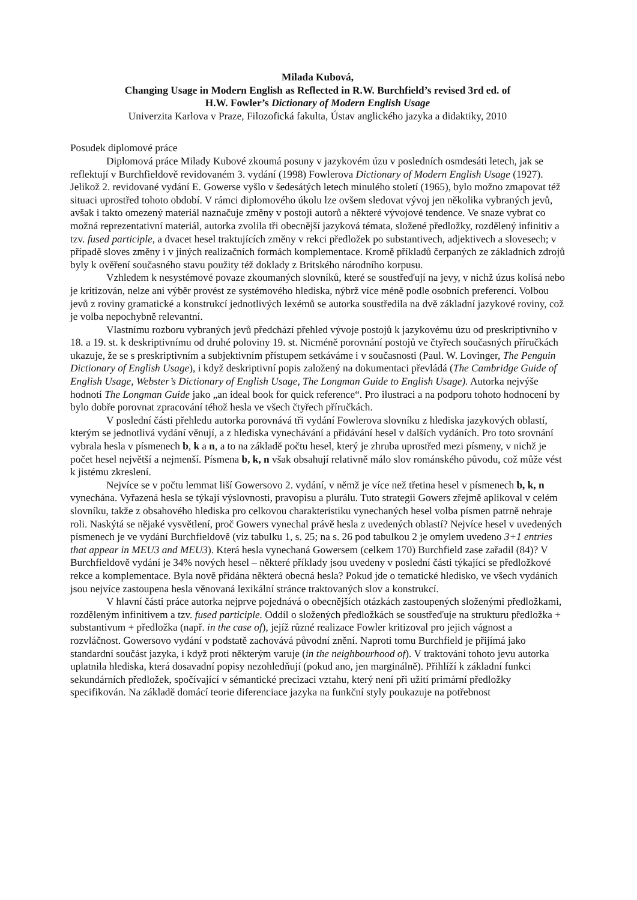Milada Kubová,
Changing Usage in Modern English as Reflected in R.W. Burchfield’s revised 3rd ed. of
H.W. Fowler’s Dictionary of Modern English Usage
Univerzita Karlova v Praze, Filozofická fakulta, Ústav anglického jazyka a didaktiky, 2010
Posudek diplomové práce
Diplomová práce Milady Kubové zkoumá posuny v jazykovém úzu v posledních osmdesáti letech, jak se reflektují v Burchfieldově revidovaném 3. vydání (1998) Fowlerova Dictionary of Modern English Usage (1927). Jelikož 2. revidované vydání E. Gowerse vyšlo v šedesátých letech minulého století (1965), bylo možno zmapovat též situaci uprostřed tohoto období. V rámci diplomového úkolu lze ovšem sledovat vývoj jen několika vybraných jevů, avšak i takto omezený materiál naznačuje změny v postoji autorů a některé vývojové tendence. Ve snaze vybrat co možná reprezentativní materiál, autorka zvolila tři obecnější jazyková témata, složené předložky, rozdělený infinitiv a tzv. fused participle, a dvacet hesel traktujících změny v rekci předložek po substantivech, adjektivech a slovesech; v případě sloves změny i v jiných realizačních formách komplementace. Kromě příkladů čerpaných ze základních zdrojů byly k ověření současného stavu použity též doklady z Britského národního korpusu.
Vzhledem k nesystémové povaze zkoumaných slovníků, které se soustřeďují na jevy, v nichž úzus kolísá nebo je kritizován, nelze ani výběr provést ze systémového hlediska, nýbrž více méně podle osobních preferencí. Volbou jevů z roviny gramatické a konstrukcí jednotlivých lexémů se autorka soustředila na dvě základní jazykové roviny, což je volba nepochybně relevantní.
Vlastnímu rozboru vybraných jevů předchází přehled vývoje postojů k jazykovému úzu od preskriptivního v 18. a 19. st. k deskriptivnímu od druhé poloviny 19. st. Nicméně porovnání postojů ve čtyřech současných příručkách ukazuje, že se s preskriptivním a subjektivním přístupem setkáváme i v současnosti (Paul. W. Lovinger, The Penguin Dictionary of English Usage), i když deskriptivní popis založený na dokumentaci převládá (The Cambridge Guide of English Usage, Webster’s Dictionary of English Usage, The Longman Guide to English Usage). Autorka nejvýše hodnotí The Longman Guide jako „an ideal book for quick reference“. Pro ilustraci a na podporu tohoto hodnocení by bylo dobře porovnat zpracování téhož hesla ve všech čtyřech příručkách.
V poslední části přehledu autorka porovnává tři vydání Fowlerova slovníku z hlediska jazykových oblastí, kterým se jednotlivá vydání věnují, a z hlediska vynechávání a přidávání hesel v dalších vydáních. Pro toto srovnání vybrala hesla v písmenech b, k a n, a to na základě počtu hesel, který je zhruba uprostřed mezi písmeny, v nichž je počet hesel největší a nejmenší. Písmena b, k, n však obsahují relativně málo slov románského původu, což může vést k jistému zkreslení.
Nejvíce se v počtu lemmat liší Gowersovo 2. vydání, v němž je více než třetina hesel v písmenech b, k, n vynechána. Vyřazená hesla se týkají výslovnosti, pravopisu a plurálu. Tuto strategii Gowers zřejmě aplikoval v celém slovníku, takže z obsahového hlediska pro celkovou charakteristiku vynechaných hesel volba písmen patrně nehraje roli. Naskýtá se nějaké vysvětlení, proč Gowers vynechal právě hesla z uvedených oblastí? Nejvíce hesel v uvedených písmenech je ve vydání Burchfieldově (viz tabulku 1, s. 25; na s. 26 pod tabulkou 2 je omylem uvedeno 3+1 entries that appear in MEU3 and MEU3). Která hesla vynechaná Gowersem (celkem 170) Burchfield zase zařadil (84)? V Burchfieldově vydání je 34% nových hesel – některé příklady jsou uvedeny v poslední části týkající se předložkové rekce a komplementace. Byla nově přidána některá obecná hesla? Pokud jde o tematické hledisko, ve všech vydáních jsou nejvíce zastoupena hesla věnovaná lexikální stránce traktovaných slov a konstrukcí.
V hlavní části práce autorka nejprve pojednává o obecnějších otázkách zastoupených složenými předložkami, rozděleným infinitivem a tzv. fused participle. Oddíl o složených předložkách se soustřeďuje na strukturu předložka + substantivum + předložka (např. in the case of), jejíž různé realizace Fowler kritizoval pro jejich vágnost a rozvláčnost. Gowersovo vydání v podstatě zachovává původní znění. Naproti tomu Burchfield je přijímá jako standardní součást jazyka, i když proti některým varuje (in the neighbourhood of). V traktování tohoto jevu autorka uplatnila hlediska, která dosavadní popisy nezohledňují (pokud ano, jen marginálně). Přihlíží k základní funkci sekundárních předložek, spočívající v sémantické precizaci vztahu, který není při užití primární předložky specifikován. Na základě domácí teorie diferenciace jazyka na funkční styly poukazuje na potřebnost